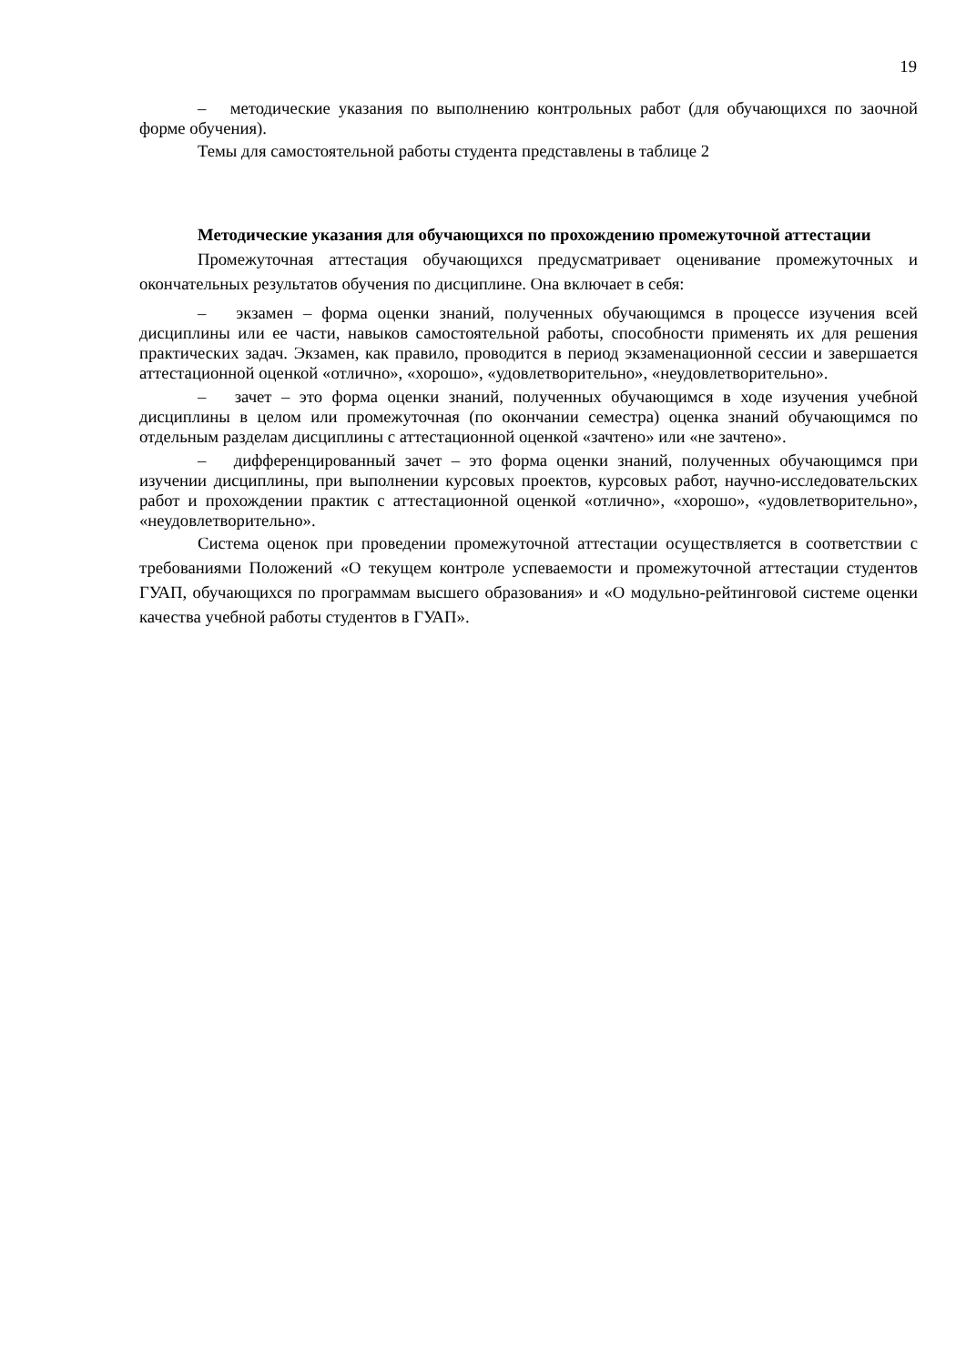19
– методические указания по выполнению контрольных работ (для обучающихся по заочной форме обучения).
Темы для самостоятельной работы студента представлены в таблице 2
Методические указания для обучающихся по прохождению промежуточной аттестации
Промежуточная аттестация обучающихся предусматривает оценивание промежуточных и окончательных результатов обучения по дисциплине. Она включает в себя:
– экзамен – форма оценки знаний, полученных обучающимся в процессе изучения всей дисциплины или ее части, навыков самостоятельной работы, способности применять их для решения практических задач. Экзамен, как правило, проводится в период экзаменационной сессии и завершается аттестационной оценкой «отлично», «хорошо», «удовлетворительно», «неудовлетворительно».
– зачет – это форма оценки знаний, полученных обучающимся в ходе изучения учебной дисциплины в целом или промежуточная (по окончании семестра) оценка знаний обучающимся по отдельным разделам дисциплины с аттестационной оценкой «зачтено» или «не зачтено».
– дифференцированный зачет – это форма оценки знаний, полученных обучающимся при изучении дисциплины, при выполнении курсовых проектов, курсовых работ, научно-исследовательских работ и прохождении практик с аттестационной оценкой «отлично», «хорошо», «удовлетворительно», «неудовлетворительно».
Система оценок при проведении промежуточной аттестации осуществляется в соответствии с требованиями Положений «О текущем контроле успеваемости и промежуточной аттестации студентов ГУАП, обучающихся по программам высшего образования» и «О модульно-рейтинговой системе оценки качества учебной работы студентов в ГУАП».